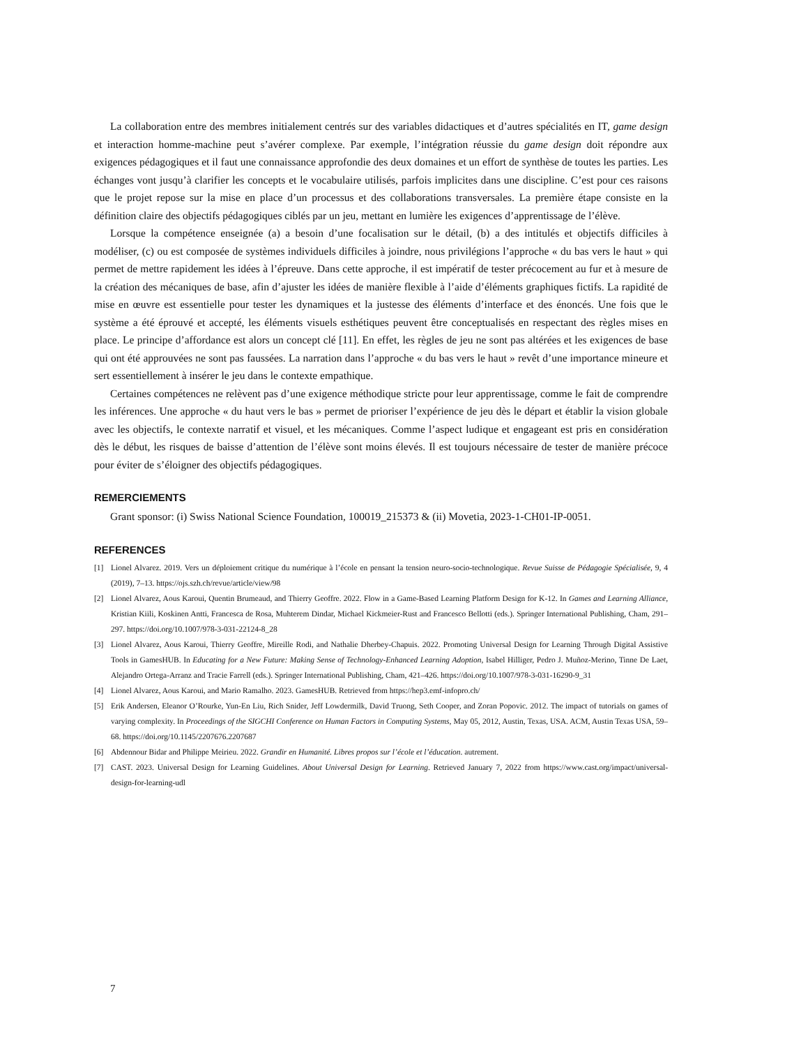La collaboration entre des membres initialement centrés sur des variables didactiques et d’autres spécialités en IT, game design et interaction homme-machine peut s’avérer complexe. Par exemple, l’intégration réussie du game design doit répondre aux exigences pédagogiques et il faut une connaissance approfondie des deux domaines et un effort de synthèse de toutes les parties. Les échanges vont jusqu’à clarifier les concepts et le vocabulaire utilisés, parfois implicites dans une discipline. C’est pour ces raisons que le projet repose sur la mise en place d’un processus et des collaborations transversales. La première étape consiste en la définition claire des objectifs pédagogiques ciblés par un jeu, mettant en lumière les exigences d’apprentissage de l’élève.
Lorsque la compétence enseignée (a) a besoin d’une focalisation sur le détail, (b) a des intitulés et objectifs difficiles à modéliser, (c) ou est composée de systèmes individuels difficiles à joindre, nous privilégions l’approche « du bas vers le haut » qui permet de mettre rapidement les idées à l’épreuve. Dans cette approche, il est impératif de tester précocement au fur et à mesure de la création des mécaniques de base, afin d’ajuster les idées de manière flexible à l’aide d’éléments graphiques fictifs. La rapidité de mise en œuvre est essentielle pour tester les dynamiques et la justesse des éléments d’interface et des énoncés. Une fois que le système a été éprouvé et accepté, les éléments visuels esthétiques peuvent être conceptualisés en respectant des règles mises en place. Le principe d’affordance est alors un concept clé [11]. En effet, les règles de jeu ne sont pas altérées et les exigences de base qui ont été approuvées ne sont pas faussées. La narration dans l’approche « du bas vers le haut » revêt d’une importance mineure et sert essentiellement à insérer le jeu dans le contexte empathique.
Certaines compétences ne relèvent pas d’une exigence méthodique stricte pour leur apprentissage, comme le fait de comprendre les inférences. Une approche « du haut vers le bas » permet de prioriser l’expérience de jeu dès le départ et établir la vision globale avec les objectifs, le contexte narratif et visuel, et les mécaniques. Comme l’aspect ludique et engageant est pris en considération dès le début, les risques de baisse d’attention de l’élève sont moins élevés. Il est toujours nécessaire de tester de manière précoce pour éviter de s’éloigner des objectifs pédagogiques.
REMERCIEMENTS
Grant sponsor: (i) Swiss National Science Foundation, 100019_215373 & (ii) Movetia, 2023-1-CH01-IP-0051.
REFERENCES
[1] Lionel Alvarez. 2019. Vers un déploiement critique du numérique à l’école en pensant la tension neuro-socio-technologique. Revue Suisse de Pédagogie Spécialisée, 9, 4 (2019), 7–13. https://ojs.szh.ch/revue/article/view/98
[2] Lionel Alvarez, Aous Karoui, Quentin Brumeaud, and Thierry Geoffre. 2022. Flow in a Game-Based Learning Platform Design for K-12. In Games and Learning Alliance, Kristian Kiili, Koskinen Antti, Francesca de Rosa, Muhterem Dindar, Michael Kickmeier-Rust and Francesco Bellotti (eds.). Springer International Publishing, Cham, 291–297. https://doi.org/10.1007/978-3-031-22124-8_28
[3] Lionel Alvarez, Aous Karoui, Thierry Geoffre, Mireille Rodi, and Nathalie Dherbey-Chapuis. 2022. Promoting Universal Design for Learning Through Digital Assistive Tools in GamesHUB. In Educating for a New Future: Making Sense of Technology-Enhanced Learning Adoption, Isabel Hilliger, Pedro J. Muñoz-Merino, Tinne De Laet, Alejandro Ortega-Arranz and Tracie Farrell (eds.). Springer International Publishing, Cham, 421–426. https://doi.org/10.1007/978-3-031-16290-9_31
[4] Lionel Alvarez, Aous Karoui, and Mario Ramalho. 2023. GamesHUB. Retrieved from https://hep3.emf-infopro.ch/
[5] Erik Andersen, Eleanor O’Rourke, Yun-En Liu, Rich Snider, Jeff Lowdermilk, David Truong, Seth Cooper, and Zoran Popovic. 2012. The impact of tutorials on games of varying complexity. In Proceedings of the SIGCHI Conference on Human Factors in Computing Systems, May 05, 2012, Austin, Texas, USA. ACM, Austin Texas USA, 59–68. https://doi.org/10.1145/2207676.2207687
[6] Abdennour Bidar and Philippe Meirieu. 2022. Grandir en Humanité. Libres propos sur l’école et l’éducation. autrement.
[7] CAST. 2023. Universal Design for Learning Guidelines. About Universal Design for Learning. Retrieved January 7, 2022 from https://www.cast.org/impact/universal-design-for-learning-udl
7